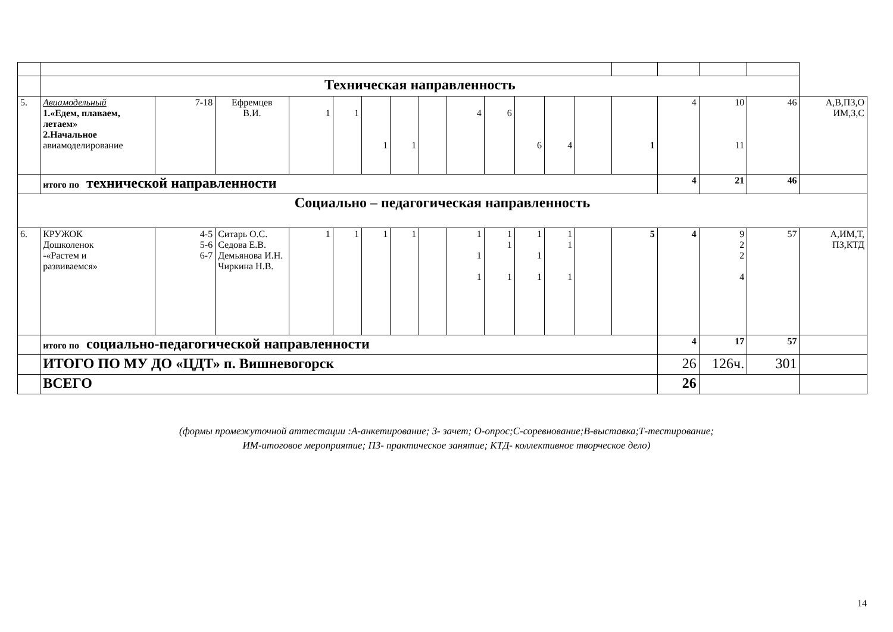| | Техническая направленность | | | | | | | | | | | | | | | | | |
| 5. | Авиамодельный 1.«Едем, плаваем, летаем» 2.Начальное авиамоделирование | 7-18 | Ефремцев В.И. | 1 | 1 | 1 | 1 | | 4 | 6 | 6 | 4 | | 1 | 4 | 10 11 | 46 | А,В,ПЗ,О ИМ,З,С |
| | итого по технической направленности | | | | | | | | | | | | | | 4 | 21 | 46 | |
| Социально – педагогическая направленность | | | | | | | | | | | | | | | | | | |
| 6. | КРУЖОК Дошколенок -«Растем и развиваемся» | 4-5 5-6 6-7 | Ситарь О.С. Седова Е.В. Демьянова И.Н. Чиркина Н.В. | 1 | 1 | 1 | 1 | | 1 1 1 | 1 1 1 | 1 1 1 | 1 1 1 | | 5 | 4 | 9 2 2 4 | 57 | А,ИМ,Т, ПЗ,КТД |
| | итого по социально-педагогической направленности | | | | | | | | | | | | | | 4 | 17 | 57 | |
| | ИТОГО ПО МУ ДО «ЦДТ» п. Вишневогорск | | | | | | | | | | | | | | 26 | 126ч. | 301 | |
| | ВСЕГО | | | | | | | | | | | | | | 26 | | | |
(формы промежуточной аттестации :А-анкетирование; З- зачет; О-опрос;С-соревнование;В-выставка;Т-тестирование;
ИМ-итоговое мероприятие; ПЗ- практическое занятие; КТД- коллективное творческое дело)
14